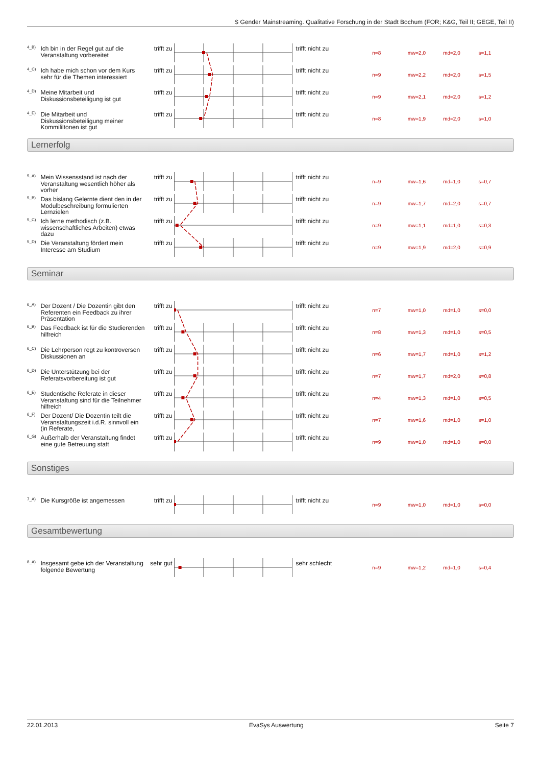S Gender Mainstreaming. Qualitative Forschung in der Stadt Bochum (FOR; K&G, Teil II; GEGE, Teil II)
4_B)
Ich bin in der Regel gut auf die Veranstaltung vorbereitet
trifft zu
trifft nicht zu
n=8 mw=2,0 md=2,0 s=1,1
4_C)
Ich habe mich schon vor dem Kurs sehr für die Themen interessiert
trifft zu
trifft nicht zu
n=9 mw=2,2 md=2,0 s=1,5
4_D)
Meine Mitarbeit und Diskussionsbeteiligung ist gut
trifft zu
trifft nicht zu
n=9 mw=2,1 md=2,0 s=1,2
4_E)
Die Mitarbeit und Diskussionsbeteiligung meiner Kommililtonen ist gut
trifft zu
trifft nicht zu
n=8 mw=1,9 md=2,0 s=1,0
Lernerfolg
5_A)
Mein Wissensstand ist nach der Veranstaltung wesentlich höher als vorher
trifft zu
trifft nicht zu
n=9 mw=1,6 md=1,0 s=0,7
5_B)
Das bislang Gelernte dient den in der Modulbeschreibung formulierten Lernzielen
trifft zu
trifft nicht zu
n=9 mw=1,7 md=2,0 s=0,7
5_C)
Ich lerne methodisch (z.B. wissenschaftliches Arbeiten) etwas dazu
trifft zu
trifft nicht zu
n=9 mw=1,1 md=1,0 s=0,3
5_D)
Die Veranstaltung fördert mein Interesse am Studium
trifft zu
trifft nicht zu
n=9 mw=1,9 md=2,0 s=0,9
Seminar
6_A)
Der Dozent / Die Dozentin gibt den Referenten ein Feedback zu ihrer Präsentation
trifft zu
trifft nicht zu
n=7 mw=1,0 md=1,0 s=0,0
6_B)
Das Feedback ist für die Studierenden hilfreich
trifft zu
trifft nicht zu
n=8 mw=1,3 md=1,0 s=0,5
6_C)
Die Lehrperson regt zu kontroversen Diskussionen an
trifft zu
trifft nicht zu
n=6 mw=1,7 md=1,0 s=1,2
6_D)
Die Unterstützung bei der Referatsvorbereitung ist gut
trifft zu
trifft nicht zu
n=7 mw=1,7 md=2,0 s=0,8
6_E)
Studentische Referate in dieser Veranstaltung sind für die Teilnehmer hilfreich
trifft zu
trifft nicht zu
n=4 mw=1,3 md=1,0 s=0,5
6_F)
Der Dozent/ Die Dozentin teilt die Veranstaltungszeit i.d.R. sinnvoll ein (in Referate,
trifft zu
trifft nicht zu
n=7 mw=1,6 md=1,0 s=1,0
6_G)
Außerhalb der Veranstaltung findet eine gute Betreuung statt
trifft zu
trifft nicht zu
n=9 mw=1,0 md=1,0 s=0,0
Sonstiges
7_A)
Die Kursgröße ist angemessen trifft zu
trifft nicht zu
n=9 mw=1,0 md=1,0 s=0,0
Gesamtbewertung
8_A)
Insgesamt gebe ich der Veranstaltung folgende Bewertung
sehr gut
sehr schlecht
n=9 mw=1,2 md=1,0 s=0,4
22.01.2013 EvaSys Auswertung Seite 7